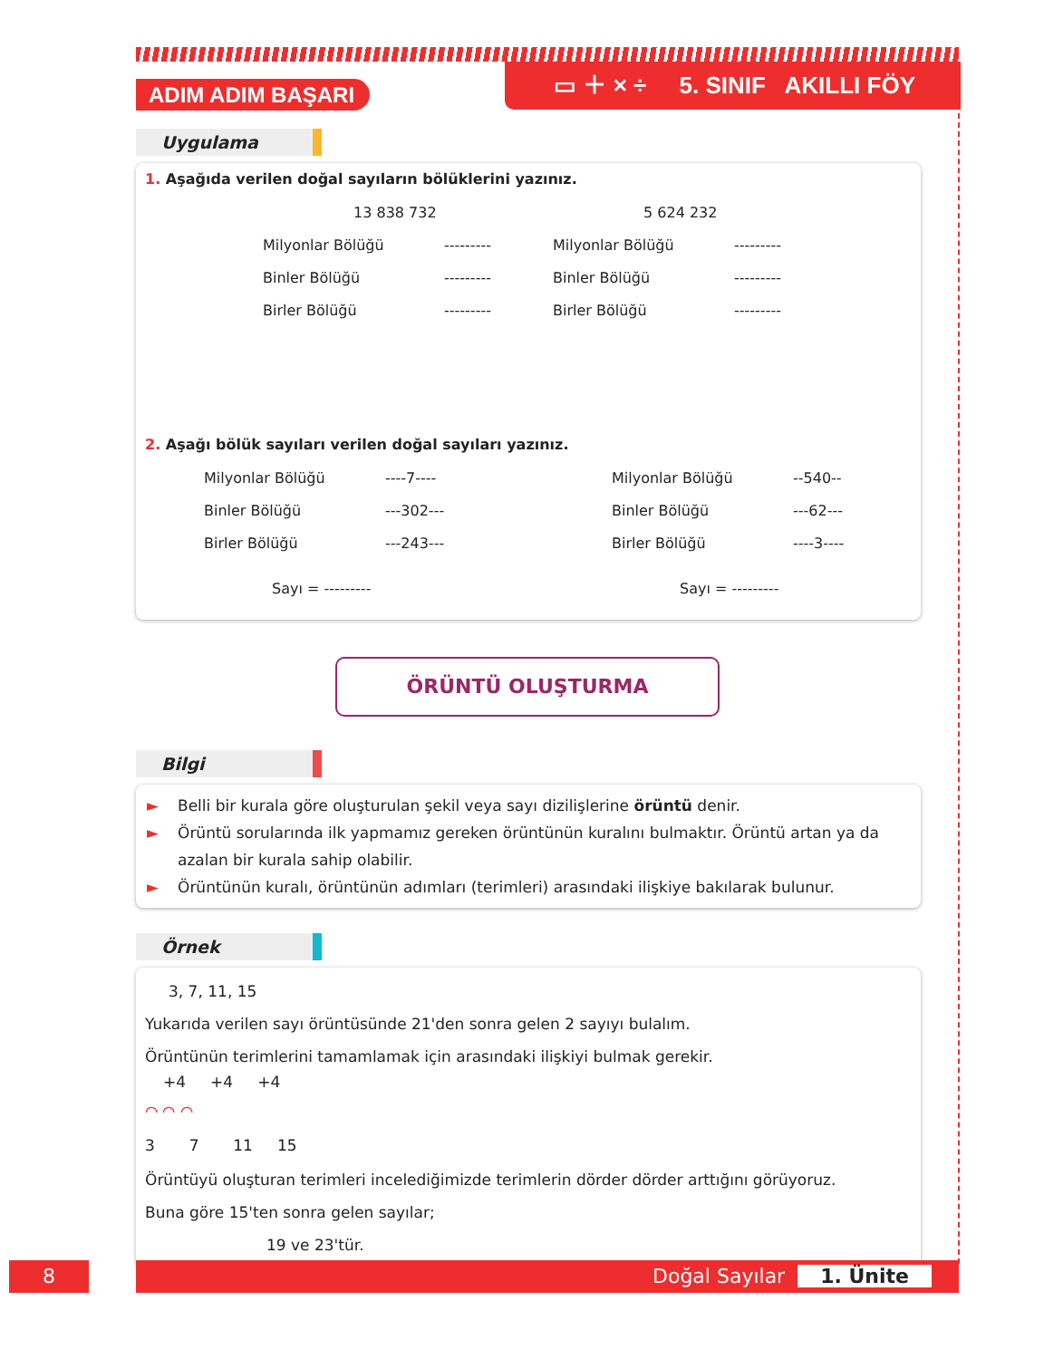ADIM ADIM BAŞARI
▭ ＋ × ÷ 5. SINIF AKILLI FÖY
Uygulama
1. Aşağıda verilen doğal sayıların bölüklerini yazınız.
13 838 732 5 624 232
Milyonlar Bölüğü --------- Milyonlar Bölüğü ---------
Binler Bölüğü --------- Binler Bölüğü ---------
Birler Bölüğü --------- Birler Bölüğü ---------
2. Aşağı bölük sayıları verilen doğal sayıları yazınız.
Milyonlar Bölüğü ----7---- Milyonlar Bölüğü --540--
Binler Bölüğü ---302--- Binler Bölüğü ---62---
Birler Bölüğü ---243--- Birler Bölüğü ----3----
Sayı = --------- Sayı = ---------
ÖRÜNTÜ OLUŞTURMA
Bilgi
► Belli bir kurala göre oluşturulan şekil veya sayı dizilişlerine örüntü denir.
► Örüntü sorularında ilk yapmamız gereken örüntünün kuralını bulmaktır. Örüntü artan ya da azalan bir kurala sahip olabilir.
► Örüntünün kuralı, örüntünün adımları (terimleri) arasındaki ilişkiye bakılarak bulunur.
Örnek
3, 7, 11, 15
Yukarıda verilen sayı örüntüsünde 21'den sonra gelen 2 sayıyı bulalım.
Örüntünün terimlerini tamamlamak için arasındaki ilişkiyi bulmak gerekir.
+4 +4 +4
⌒ ⌒ ⌒
3 7 11 15
Örüntüyü oluşturan terimleri incelediğimizde terimlerin dörder dörder arttığını görüyoruz.
Buna göre 15'ten sonra gelen sayılar;
19 ve 23'tür.
8 Doğal Sayılar 1. Ünite